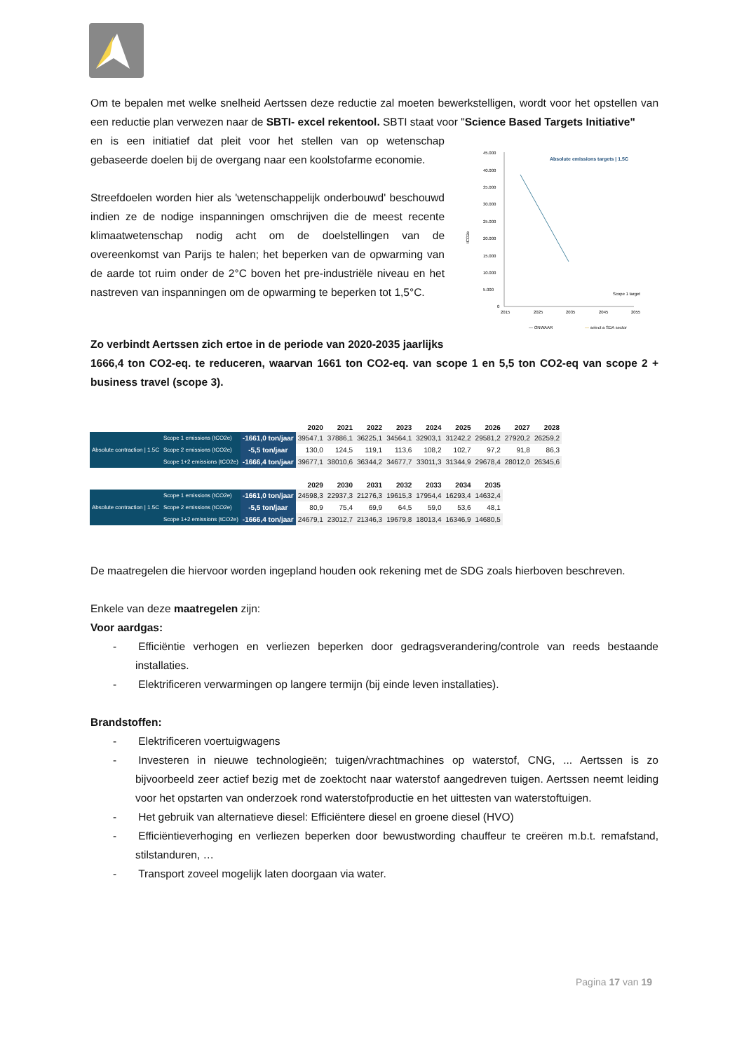Om te bepalen met welke snelheid Aertssen deze reductie zal moeten bewerkstelligen, wordt voor het opstellen van een reductie plan verwezen naar de SBTI- excel rekentool. SBTI staat voor "Science Based Targets Initiative"
en is een initiatief dat pleit voor het stellen van op wetenschap gebaseerde doelen bij de overgang naar een koolstofarme economie.
Streefdoelen worden hier als 'wetenschappelijk onderbouwd' beschouwd indien ze de nodige inspanningen omschrijven die de meest recente klimaatwetenschap nodig acht om de doelstellingen van de overeenkomst van Parijs te halen; het beperken van de opwarming van de aarde tot ruim onder de 2°C boven het pre-industriële niveau en het nastreven van inspanningen om de opwarming te beperken tot 1,5°C.
Absolute emissions targets | 1.5C
45.000
40.000
35.000
30.000
25.000
20.000
15.000
10.000
5.000
0
tCO2e
2015
2025
2035
2045
2055
Scope 1 target
— ONWAAR
— select a SDA sector
Zo verbindt Aertssen zich ertoe in de periode van 2020-2035 jaarlijks
1666,4 ton CO2-eq. te reduceren, waarvan 1661 ton CO2-eq. van scope 1 en 5,5 ton CO2-eq van scope 2 + business travel (scope 3).
| | | | 2020 | 2021 | 2022 | 2023 | 2024 | 2025 | 2026 | 2027 | 2028 |
| --- | --- | --- | --- | --- | --- | --- | --- | --- | --- | --- | --- |
| Absolute contraction / 1.5C | Scope 1 emissions (tCO2e) | -1661,0 ton/jaar | 39547,1 | 37886,1 | 36225,1 | 34564,1 | 32903,1 | 31242,2 | 29581,2 | 27920,2 | 26259,2 |
| | Scope 2 emissions (tCO2e) | -5,5 ton/jaar | 130,0 | 124,5 | 119,1 | 113,6 | 108,2 | 102,7 | 97,2 | 91,8 | 86,3 |
| | Scope 1+2 emissions (tCO2e) | -1666,4 ton/jaar | 39677,1 | 38010,6 | 36344,2 | 34677,7 | 33011,3 | 31344,9 | 29678,4 | 28012,0 | 26345,6 |
| | | | 2029 | 2030 | 2031 | 2032 | 2033 | 2034 | 2035 |
| --- | --- | --- | --- | --- | --- | --- | --- | --- | --- |
| Absolute contraction / 1.5C | Scope 1 emissions (tCO2e) | -1661,0 ton/jaar | 24598,3 | 22937,3 | 21276,3 | 19615,3 | 17954,4 | 16293,4 | 14632,4 |
| | Scope 2 emissions (tCO2e) | -5,5 ton/jaar | 80,9 | 75,4 | 69,9 | 64,5 | 59,0 | 53,6 | 48,1 |
| | Scope 1+2 emissions (tCO2e) | -1666,4 ton/jaar | 24679,1 | 23012,7 | 21346,3 | 19679,8 | 18013,4 | 16346,9 | 14680,5 |
De maatregelen die hiervoor worden ingepland houden ook rekening met de SDG zoals hierboven beschreven.
Enkele van deze maatregelen zijn:
Voor aardgas:
-  Efficiëntie verhogen en verliezen beperken door gedragsverandering/controle van reeds bestaande installaties.
-  Elektrificeren verwarmingen op langere termijn (bij einde leven installaties).
Brandstoffen:
-  Elektrificeren voertuigwagens
-  Investeren in nieuwe technologieën; tuigen/vrachtmachines op waterstof, CNG, ... Aertssen is zo bijvoorbeeld zeer actief bezig met de zoektocht naar waterstof aangedreven tuigen. Aertssen neemt leiding voor het opstarten van onderzoek rond waterstofproductie en het uittesten van waterstoftuigen.
-  Het gebruik van alternatieve diesel: Efficiëntere diesel en groene diesel (HVO)
-  Efficiëntieverhoging en verliezen beperken door bewustwording chauffeur te creëren m.b.t. remafstand, stilstanduren, …
-  Transport zoveel mogelijk laten doorgaan via water.
Pagina 17 van 19